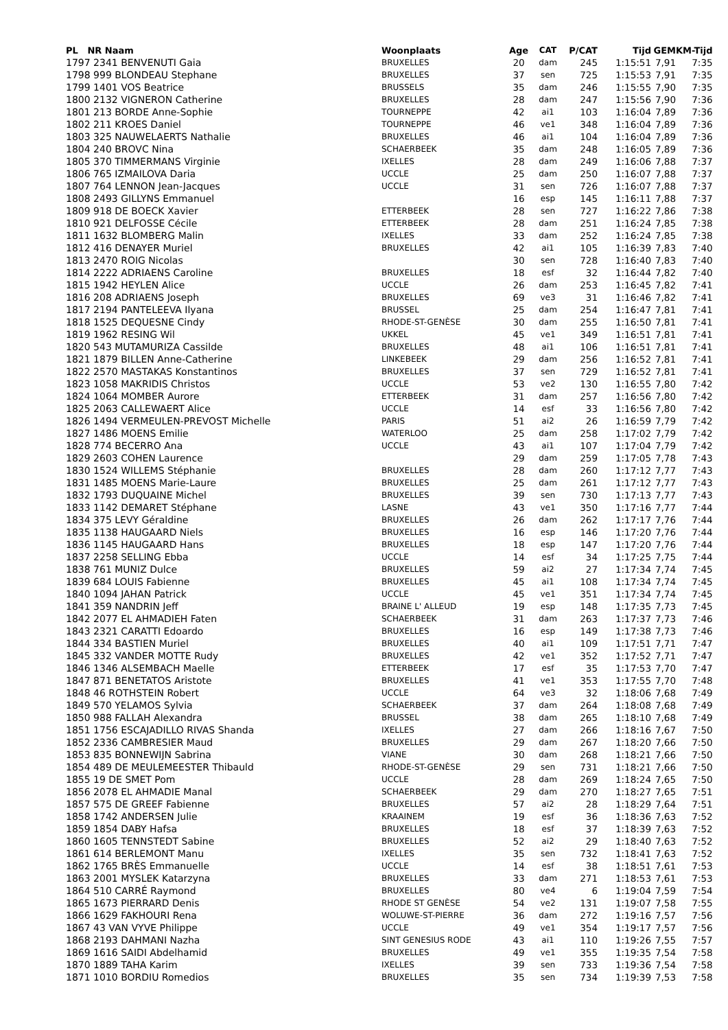| PL NR Naam | Woonplaats | Age | CAT | P/CAT | Tijd | GEM | KM-Tijd |
| --- | --- | --- | --- | --- | --- | --- | --- |
| 1797 2341 BENVENUTI Gaia | BRUXELLES | 20 | dam | 245 | 1:15:51 | 7,91 | 7:35 |
| 1798 999 BLONDEAU Stephane | BRUXELLES | 37 | sen | 725 | 1:15:53 | 7,91 | 7:35 |
| 1799 1401 VOS Beatrice | BRUSSELS | 35 | dam | 246 | 1:15:55 | 7,90 | 7:35 |
| 1800 2132 VIGNERON Catherine | BRUXELLES | 28 | dam | 247 | 1:15:56 | 7,90 | 7:36 |
| 1801 213 BORDE Anne-Sophie | TOURNEPPE | 42 | ai1 | 103 | 1:16:04 | 7,89 | 7:36 |
| 1802 211 KROES Daniel | TOURNEPPE | 46 | ve1 | 348 | 1:16:04 | 7,89 | 7:36 |
| 1803 325 NAUWELAERTS Nathalie | BRUXELLES | 46 | ai1 | 104 | 1:16:04 | 7,89 | 7:36 |
| 1804 240 BROVC Nina | SCHAERBEEK | 35 | dam | 248 | 1:16:05 | 7,89 | 7:36 |
| 1805 370 TIMMERMANS Virginie | IXELLES | 28 | dam | 249 | 1:16:06 | 7,88 | 7:37 |
| 1806 765 IZMAILOVA Daria | UCCLE | 25 | dam | 250 | 1:16:07 | 7,88 | 7:37 |
| 1807 764 LENNON Jean-Jacques | UCCLE | 31 | sen | 726 | 1:16:07 | 7,88 | 7:37 |
| 1808 2493 GILLYNS Emmanuel | | 16 | esp | 145 | 1:16:11 | 7,88 | 7:37 |
| 1809 918 DE BOECK Xavier | ETTERBEEK | 28 | sen | 727 | 1:16:22 | 7,86 | 7:38 |
| 1810 921 DELFOSSE Cécile | ETTERBEEK | 28 | dam | 251 | 1:16:24 | 7,85 | 7:38 |
| 1811 1632 BLOMBERG Malin | IXELLES | 33 | dam | 252 | 1:16:24 | 7,85 | 7:38 |
| 1812 416 DENAYER Muriel | BRUXELLES | 42 | ai1 | 105 | 1:16:39 | 7,83 | 7:40 |
| 1813 2470 ROIG Nicolas | | 30 | sen | 728 | 1:16:40 | 7,83 | 7:40 |
| 1814 2222 ADRIAENS Caroline | BRUXELLES | 18 | esf | 32 | 1:16:44 | 7,82 | 7:40 |
| 1815 1942 HEYLEN Alice | UCCLE | 26 | dam | 253 | 1:16:45 | 7,82 | 7:41 |
| 1816 208 ADRIAENS Joseph | BRUXELLES | 69 | ve3 | 31 | 1:16:46 | 7,82 | 7:41 |
| 1817 2194 PANTELEEVA Ilyana | BRUSSEL | 25 | dam | 254 | 1:16:47 | 7,81 | 7:41 |
| 1818 1525 DEQUESNE Cindy | RHODE-ST-GENÈSE | 30 | dam | 255 | 1:16:50 | 7,81 | 7:41 |
| 1819 1962 RESING Wil | UKKEL | 45 | ve1 | 349 | 1:16:51 | 7,81 | 7:41 |
| 1820 543 MUTAMURIZA Cassilde | BRUXELLES | 48 | ai1 | 106 | 1:16:51 | 7,81 | 7:41 |
| 1821 1879 BILLEN Anne-Catherine | LINKEBEEK | 29 | dam | 256 | 1:16:52 | 7,81 | 7:41 |
| 1822 2570 MASTAKAS Konstantinos | BRUXELLES | 37 | sen | 729 | 1:16:52 | 7,81 | 7:41 |
| 1823 1058 MAKRIDIS Christos | UCCLE | 53 | ve2 | 130 | 1:16:55 | 7,80 | 7:42 |
| 1824 1064 MOMBER Aurore | ETTERBEEK | 31 | dam | 257 | 1:16:56 | 7,80 | 7:42 |
| 1825 2063 CALLEWAERT Alice | UCCLE | 14 | esf | 33 | 1:16:56 | 7,80 | 7:42 |
| 1826 1494 VERMEULEN-PREVOST Michelle | PARIS | 51 | ai2 | 26 | 1:16:59 | 7,79 | 7:42 |
| 1827 1486 MOENS Emilie | WATERLOO | 25 | dam | 258 | 1:17:02 | 7,79 | 7:42 |
| 1828 774 BECERRO Ana | UCCLE | 43 | ai1 | 107 | 1:17:04 | 7,79 | 7:42 |
| 1829 2603 COHEN Laurence | | 29 | dam | 259 | 1:17:05 | 7,78 | 7:43 |
| 1830 1524 WILLEMS Stéphanie | BRUXELLES | 28 | dam | 260 | 1:17:12 | 7,77 | 7:43 |
| 1831 1485 MOENS Marie-Laure | BRUXELLES | 25 | dam | 261 | 1:17:12 | 7,77 | 7:43 |
| 1832 1793 DUQUAINE Michel | BRUXELLES | 39 | sen | 730 | 1:17:13 | 7,77 | 7:43 |
| 1833 1142 DEMARET Stéphane | LASNE | 43 | ve1 | 350 | 1:17:16 | 7,77 | 7:44 |
| 1834 375 LEVY Géraldine | BRUXELLES | 26 | dam | 262 | 1:17:17 | 7,76 | 7:44 |
| 1835 1138 HAUGAARD Niels | BRUXELLES | 16 | esp | 146 | 1:17:20 | 7,76 | 7:44 |
| 1836 1145 HAUGAARD Hans | BRUXELLES | 18 | esp | 147 | 1:17:20 | 7,76 | 7:44 |
| 1837 2258 SELLING Ebba | UCCLE | 14 | esf | 34 | 1:17:25 | 7,75 | 7:44 |
| 1838 761 MUNIZ Dulce | BRUXELLES | 59 | ai2 | 27 | 1:17:34 | 7,74 | 7:45 |
| 1839 684 LOUIS Fabienne | BRUXELLES | 45 | ai1 | 108 | 1:17:34 | 7,74 | 7:45 |
| 1840 1094 JAHAN Patrick | UCCLE | 45 | ve1 | 351 | 1:17:34 | 7,74 | 7:45 |
| 1841 359 NANDRIN Jeff | BRAINE L' ALLEUD | 19 | esp | 148 | 1:17:35 | 7,73 | 7:45 |
| 1842 2077 EL AHMADIEH Faten | SCHAERBEEK | 31 | dam | 263 | 1:17:37 | 7,73 | 7:46 |
| 1843 2321 CARATTI Edoardo | BRUXELLES | 16 | esp | 149 | 1:17:38 | 7,73 | 7:46 |
| 1844 334 BASTIEN Muriel | BRUXELLES | 40 | ai1 | 109 | 1:17:51 | 7,71 | 7:47 |
| 1845 332 VANDER MOTTE Rudy | BRUXELLES | 42 | ve1 | 352 | 1:17:52 | 7,71 | 7:47 |
| 1846 1346 ALSEMBACH Maelle | ETTERBEEK | 17 | esf | 35 | 1:17:53 | 7,70 | 7:47 |
| 1847 871 BENETATOS Aristote | BRUXELLES | 41 | ve1 | 353 | 1:17:55 | 7,70 | 7:48 |
| 1848 46 ROTHSTEIN Robert | UCCLE | 64 | ve3 | 32 | 1:18:06 | 7,68 | 7:49 |
| 1849 570 YELAMOS Sylvia | SCHAERBEEK | 37 | dam | 264 | 1:18:08 | 7,68 | 7:49 |
| 1850 988 FALLAH Alexandra | BRUSSEL | 38 | dam | 265 | 1:18:10 | 7,68 | 7:49 |
| 1851 1756 ESCAJADILLO RIVAS Shanda | IXELLES | 27 | dam | 266 | 1:18:16 | 7,67 | 7:50 |
| 1852 2336 CAMBRESIER Maud | BRUXELLES | 29 | dam | 267 | 1:18:20 | 7,66 | 7:50 |
| 1853 835 BONNEWIJN Sabrina | VIANE | 30 | dam | 268 | 1:18:21 | 7,66 | 7:50 |
| 1854 489 DE MEULEMEESTER Thibauld | RHODE-ST-GENÈSE | 29 | sen | 731 | 1:18:21 | 7,66 | 7:50 |
| 1855 19 DE SMET Pom | UCCLE | 28 | dam | 269 | 1:18:24 | 7,65 | 7:50 |
| 1856 2078 EL AHMADIE Manal | SCHAERBEEK | 29 | dam | 270 | 1:18:27 | 7,65 | 7:51 |
| 1857 575 DE GREEF Fabienne | BRUXELLES | 57 | ai2 | 28 | 1:18:29 | 7,64 | 7:51 |
| 1858 1742 ANDERSEN Julie | KRAAINEM | 19 | esf | 36 | 1:18:36 | 7,63 | 7:52 |
| 1859 1854 DABY Hafsa | BRUXELLES | 18 | esf | 37 | 1:18:39 | 7,63 | 7:52 |
| 1860 1605 TENNSTEDT Sabine | BRUXELLES | 52 | ai2 | 29 | 1:18:40 | 7,63 | 7:52 |
| 1861 614 BERLEMONT Manu | IXELLES | 35 | sen | 732 | 1:18:41 | 7,63 | 7:52 |
| 1862 1765 BRÈS Emmanuelle | UCCLE | 14 | esf | 38 | 1:18:51 | 7,61 | 7:53 |
| 1863 2001 MYSLEK Katarzyna | BRUXELLES | 33 | dam | 271 | 1:18:53 | 7,61 | 7:53 |
| 1864 510 CARRÉ Raymond | BRUXELLES | 80 | ve4 | 6 | 1:19:04 | 7,59 | 7:54 |
| 1865 1673 PIERRARD Denis | RHODE ST GENÈSE | 54 | ve2 | 131 | 1:19:07 | 7,58 | 7:55 |
| 1866 1629 FAKHOURI Rena | WOLUWE-ST-PIERRE | 36 | dam | 272 | 1:19:16 | 7,57 | 7:56 |
| 1867 43 VAN VYVE Philippe | UCCLE | 49 | ve1 | 354 | 1:19:17 | 7,57 | 7:56 |
| 1868 2193 DAHMANI Nazha | SINT GENESIUS RODE | 43 | ai1 | 110 | 1:19:26 | 7,55 | 7:57 |
| 1869 1616 SAIDI Abdelhamid | BRUXELLES | 49 | ve1 | 355 | 1:19:35 | 7,54 | 7:58 |
| 1870 1889 TAHA Karim | IXELLES | 39 | sen | 733 | 1:19:36 | 7,54 | 7:58 |
| 1871 1010 BORDIU Romedios | BRUXELLES | 35 | sen | 734 | 1:19:39 | 7,53 | 7:58 |